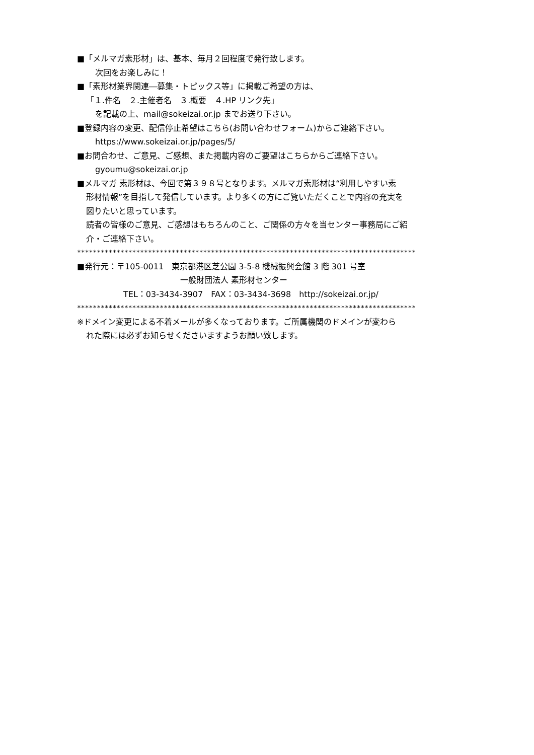■「メルマガ素形材」は、基本、毎月２回程度で発行致します。
次回をお楽しみに！
■「素形材業界関連―募集・トピックス等」に掲載ご希望の方は、
「１.件名　２.主催者名　３.概要　４.HP リンク先」
を記載の上、mail@sokeizai.or.jp までお送り下さい。
■登録内容の変更、配信停止希望はこちら(お問い合わせフォーム)からご連絡下さい。
https://www.sokeizai.or.jp/pages/5/
■お問合わせ、ご意見、ご感想、また掲載内容のご要望はこちらからご連絡下さい。
gyoumu@sokeizai.or.jp
■メルマガ 素形材は、今回で第３９８号となります。メルマガ素形材は“利用しやすい素
形材情報”を目指して発信しています。より多くの方にご覧いただくことで内容の充実を
図りたいと思っています。
読者の皆様のご意見、ご感想はもちろんのこと、ご関係の方々を当センター事務局にご紹
介・ご連絡下さい。
**************************************************************************************
■発行元：〒105-0011　東京都港区芝公園 3-5-8 機械振興会館 3 階 301 号室
一般財団法人 素形材センター
TEL：03-3434-3907　FAX：03-3434-3698　http://sokeizai.or.jp/
**************************************************************************************
※ドメイン変更による不着メールが多くなっております。ご所属機関のドメインが変わら
れた際には必ずお知らせくださいますようお願い致します。